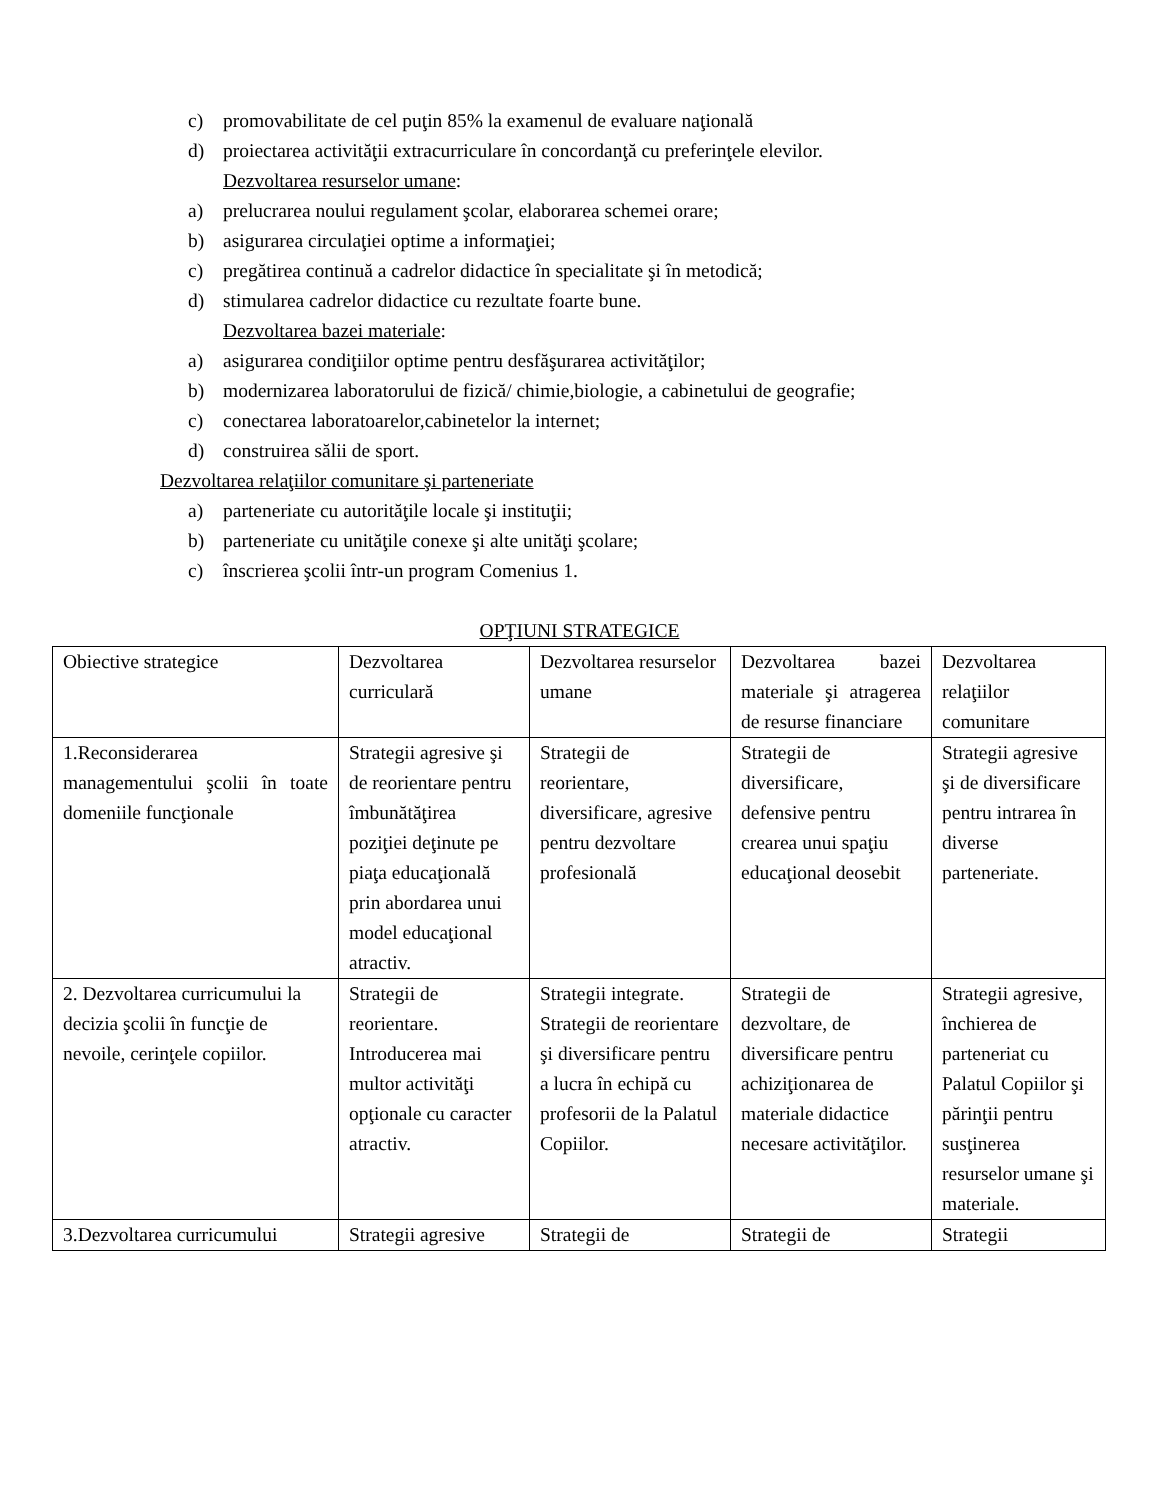c) promovabilitate de cel puţin 85% la examenul de evaluare naţională
d) proiectarea activităţii extracurriculare în concordanţă cu preferinţele elevilor.
Dezvoltarea resurselor umane:
a) prelucrarea noului regulament şcolar, elaborarea schemei orare;
b) asigurarea circulaţiei optime a informaţiei;
c) pregătirea continuă a cadrelor didactice în specialitate şi în metodică;
d) stimularea cadrelor didactice cu rezultate foarte bune.
Dezvoltarea bazei materiale:
a) asigurarea condiţiilor optime pentru desfăşurarea activităţilor;
b) modernizarea laboratorului de fizică/ chimie,biologie, a cabinetului de geografie;
c) conectarea laboratoarelor,cabinetelor la internet;
d) construirea sălii de sport.
Dezvoltarea relaţiilor comunitare şi parteneriate
a) parteneriate cu autorităţile locale şi instituţii;
b) parteneriate cu unităţile conexe şi alte unităţi şcolare;
c) înscrierea şcolii într-un program Comenius 1.
OPŢIUNI STRATEGICE
| Obiective strategice | Dezvoltarea curriculară | Dezvoltarea resurselor umane | Dezvoltarea bazei materiale şi atragerea de resurse financiare | Dezvoltarea relaţiilor comunitare |
| 1.Reconsiderarea managementului şcolii în toate domeniile funcţionale | Strategii agresive şi de reorientare pentru îmbunătăţirea poziţiei deţinute pe piaţa educaţională prin abordarea unui model educaţional atractiv. | Strategii de reorientare, diversificare, agresive pentru dezvoltare profesională | Strategii de diversificare, defensive pentru crearea unui spaţiu educaţional deosebit | Strategii agresive şi de diversificare pentru intrarea în diverse parteneriate. |
| 2. Dezvoltarea curricumului la decizia şcolii în funcţie de nevoile, cerinţele copiilor. | Strategii de reorientare. Introducerea mai multor activităţi opţionale cu caracter atractiv. | Strategii integrate. Strategii de reorientare şi diversificare pentru a lucra în echipă cu profesorii de la Palatul Copiilor. | Strategii de dezvoltare, de diversificare pentru achiziţionarea de materiale didactice necesare activităţilor. | Strategii agresive, închierea de parteneriat cu Palatul Copiilor şi părinţii pentru susţinerea resurselor umane şi materiale. |
| 3.Dezvoltarea curricumului | Strategii agresive | Strategii de | Strategii de | Strategii |